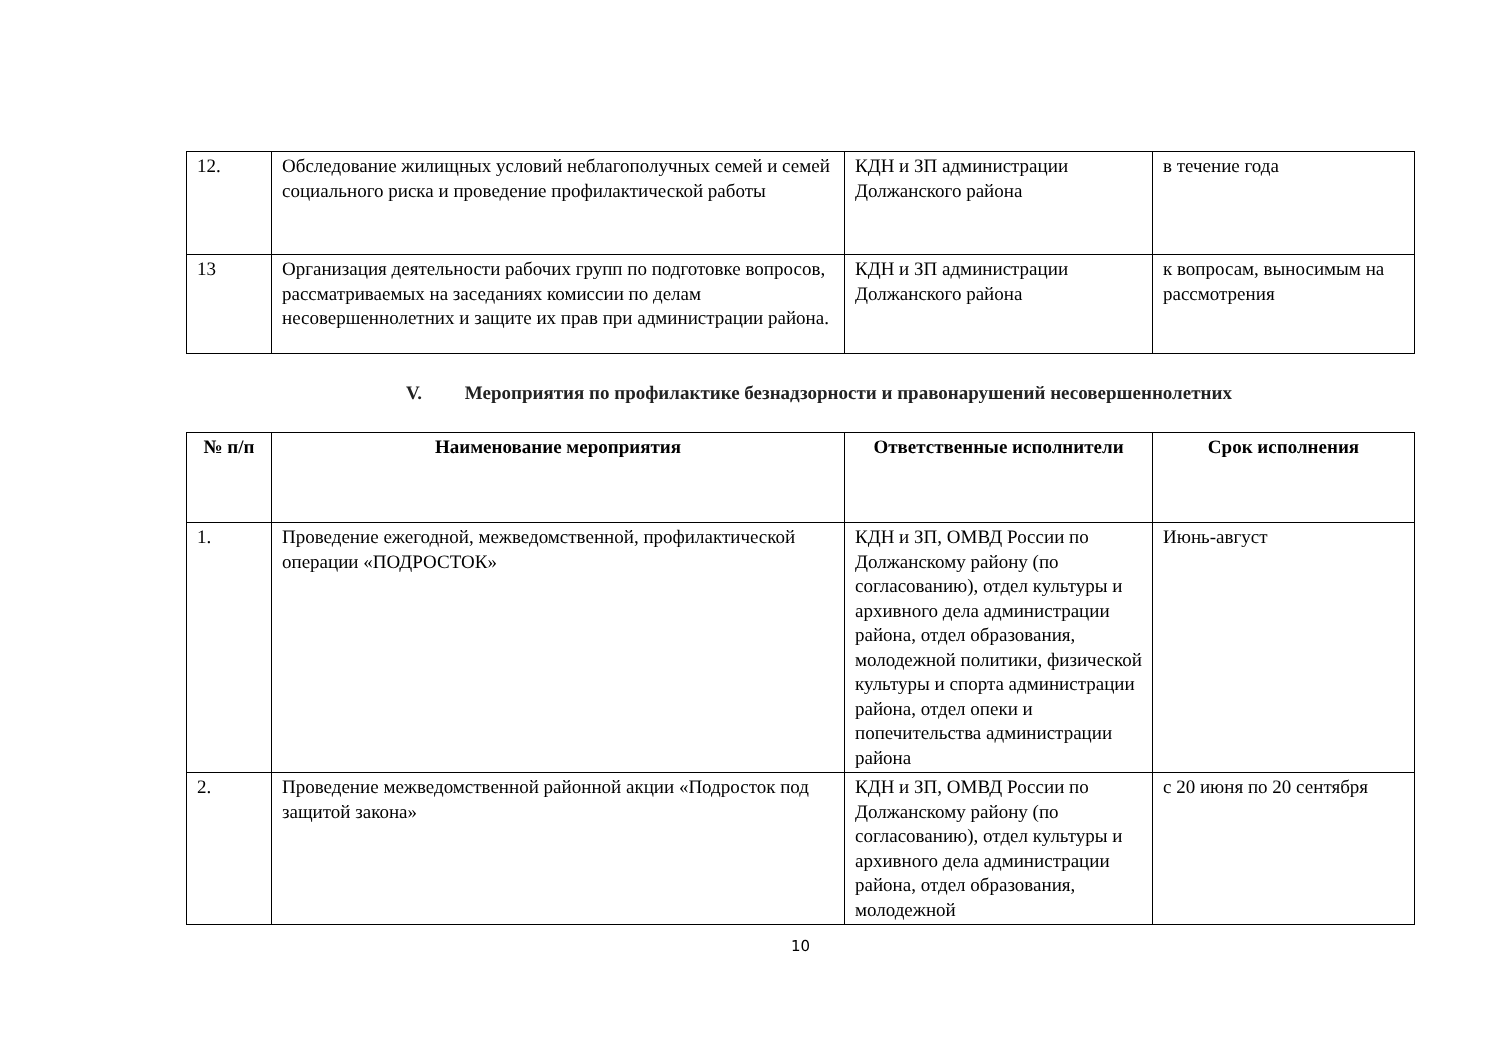| 12. | Обследование жилищных условий неблагополучных семей и семей социального риска и проведение профилактической работы | КДН и ЗП администрации Должанского района | в течение года |
| 13 | Организация деятельности рабочих групп по подготовке вопросов, рассматриваемых на заседаниях комиссии по делам несовершеннолетних и защите их прав при администрации района. | КДН и ЗП администрации Должанского района | к вопросам, выносимым на рассмотрения |
V. Мероприятия по профилактике безнадзорности и правонарушений несовершеннолетних
| № п/п | Наименование мероприятия | Ответственные исполнители | Срок исполнения |
| --- | --- | --- | --- |
| 1. | Проведение ежегодной, межведомственной, профилактической операции «ПОДРОСТОК» | КДН и ЗП, ОМВД России по Должанскому району (по согласованию), отдел культуры и архивного дела администрации района, отдел образования, молодежной политики, физической культуры и спорта администрации района, отдел опеки и попечительства администрации района | Июнь-август |
| 2. | Проведение межведомственной районной акции «Подросток под защитой закона» | КДН и ЗП, ОМВД России по Должанскому району (по согласованию), отдел культуры и архивного дела администрации района, отдел образования, молодежной | с 20 июня по 20 сентября |
10